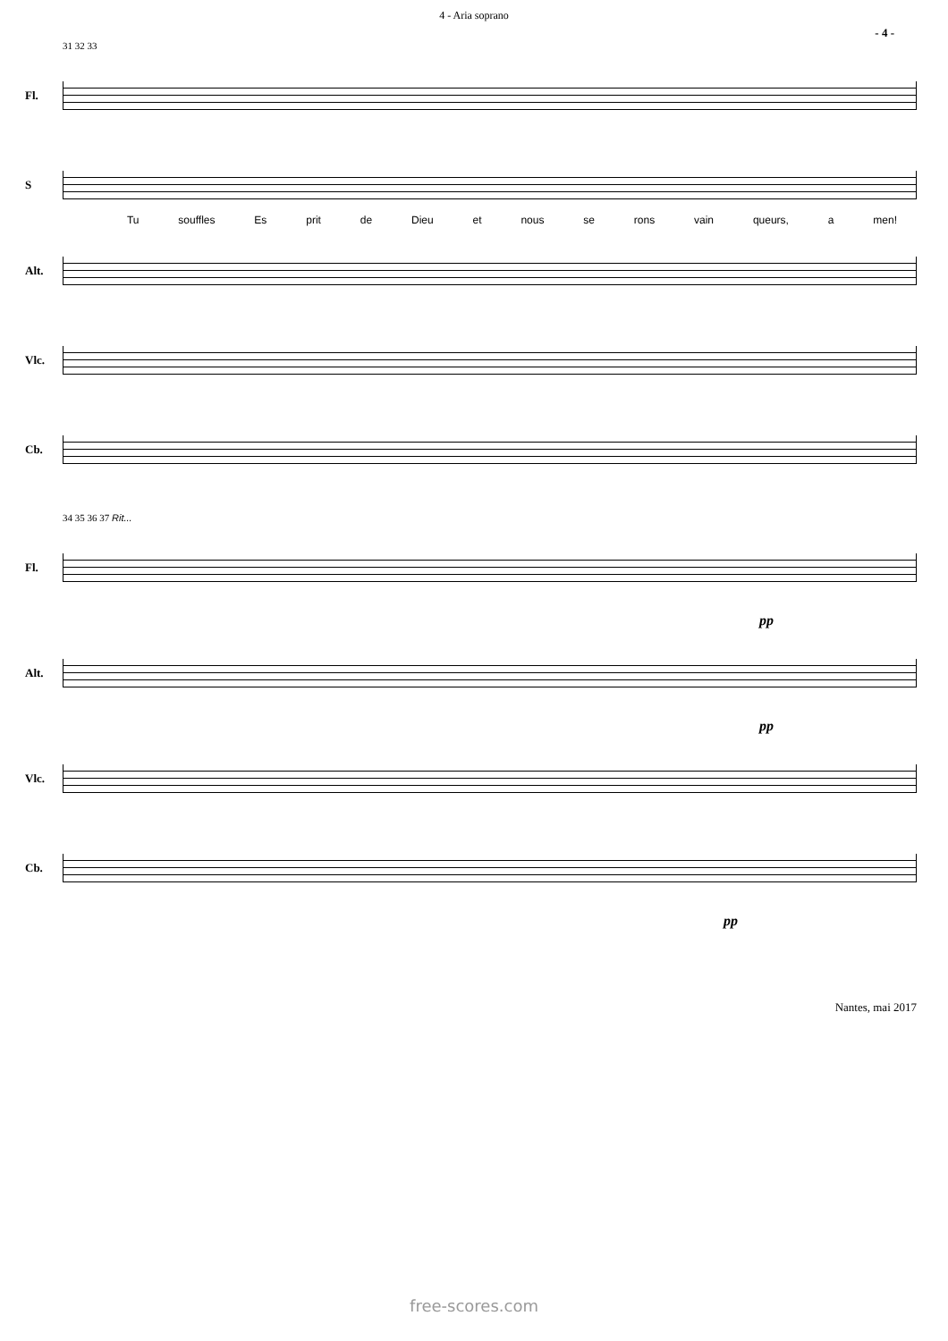4 - Aria soprano
- 4 -
31 32 33
Fl.
S
Tu souffles Es prit de Dieu et nous se rons vain queurs, a men!
Alt.
Vlc.
Cb.
34 35 36 37 Rit...
Fl.
pp
Alt.
pp
Vlc.
Cb.
pp
Nantes, mai 2017
free-scores.com